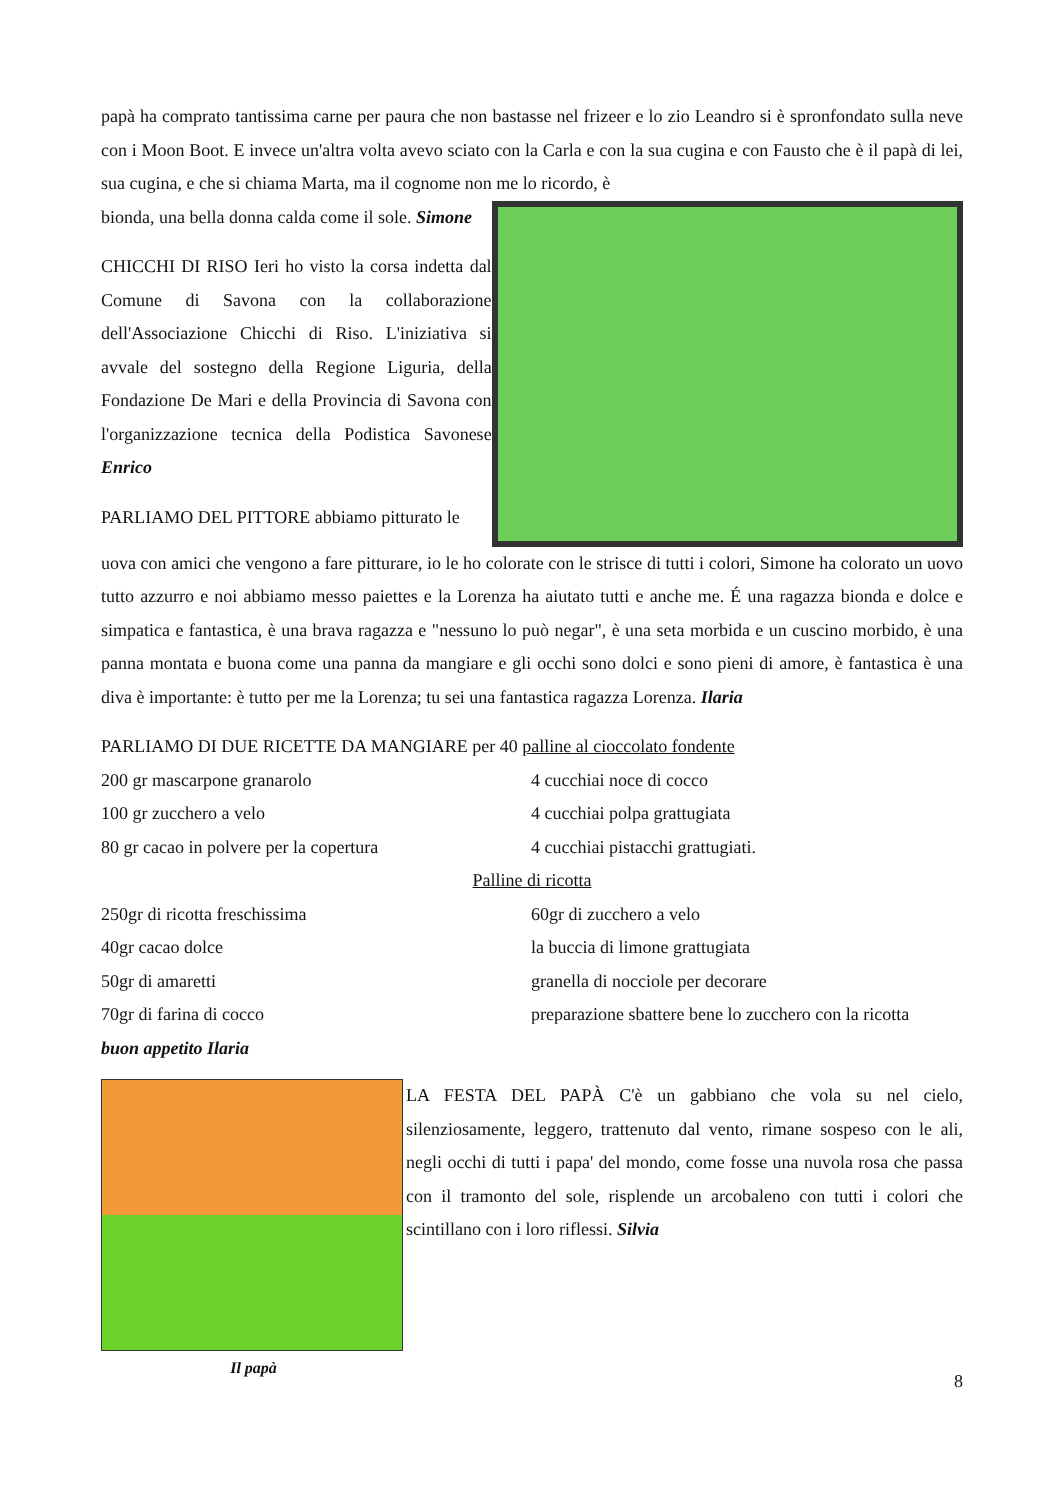papà ha comprato tantissima carne per paura che non bastasse nel frizeer e lo zio Leandro si è spronfondato sulla neve con i Moon Boot. E invece un'altra volta avevo sciato con la Carla e con la sua cugina e con Fausto che è il papà di lei, sua cugina, e che si chiama Marta, ma il cognome non me lo ricordo, è
bionda, una bella donna calda come il sole. Simone
CHICCHI DI RISO Ieri ho visto la corsa indetta dal Comune di Savona con la collaborazione dell'Associazione Chicchi di Riso. L'iniziativa si avvale del sostegno della Regione Liguria, della Fondazione De Mari e della Provincia di Savona con l'organizzazione tecnica della Podistica Savonese Enrico
PARLIAMO DEL PITTORE abbiamo pitturato le
uova con amici che vengono a fare pitturare, io le ho colorate con le strisce di tutti i colori, Simone ha colorato un uovo tutto azzurro e noi abbiamo messo paiettes e la Lorenza ha aiutato tutti e anche me. É una ragazza bionda e dolce e simpatica e fantastica, è una brava ragazza e "nessuno lo può negar", è una seta morbida e un cuscino morbido, è una panna montata e buona come una panna da mangiare e gli occhi sono dolci e sono pieni di amore, è fantastica è una diva è importante: è tutto per me la Lorenza; tu sei una fantastica ragazza Lorenza. Ilaria
PARLIAMO DI DUE RICETTE DA MANGIARE per 40 palline al cioccolato fondente
200 gr mascarpone granarolo 4 cucchiai noce di cocco
100 gr zucchero a velo 4 cucchiai polpa grattugiata
80 gr cacao in polvere per la copertura 4 cucchiai pistacchi grattugiati.
Palline di ricotta
250gr di ricotta freschissima 60gr di zucchero a velo
40gr cacao dolce la buccia di limone grattugiata
50gr di amaretti granella di nocciole per decorare
70gr di farina di cocco preparazione sbattere bene lo zucchero con la ricotta
buon appetito Ilaria
Il papà LA FESTA DEL PAPÀ C'è un gabbiano che vola su nel cielo, silenziosamente, leggero, trattenuto dal vento, rimane sospeso con le ali, negli occhi di tutti i papa' del mondo, come fosse una nuvola rosa che passa con il tramonto del sole, risplende un arcobaleno con tutti i colori che scintillano con i loro riflessi. Silvia
8